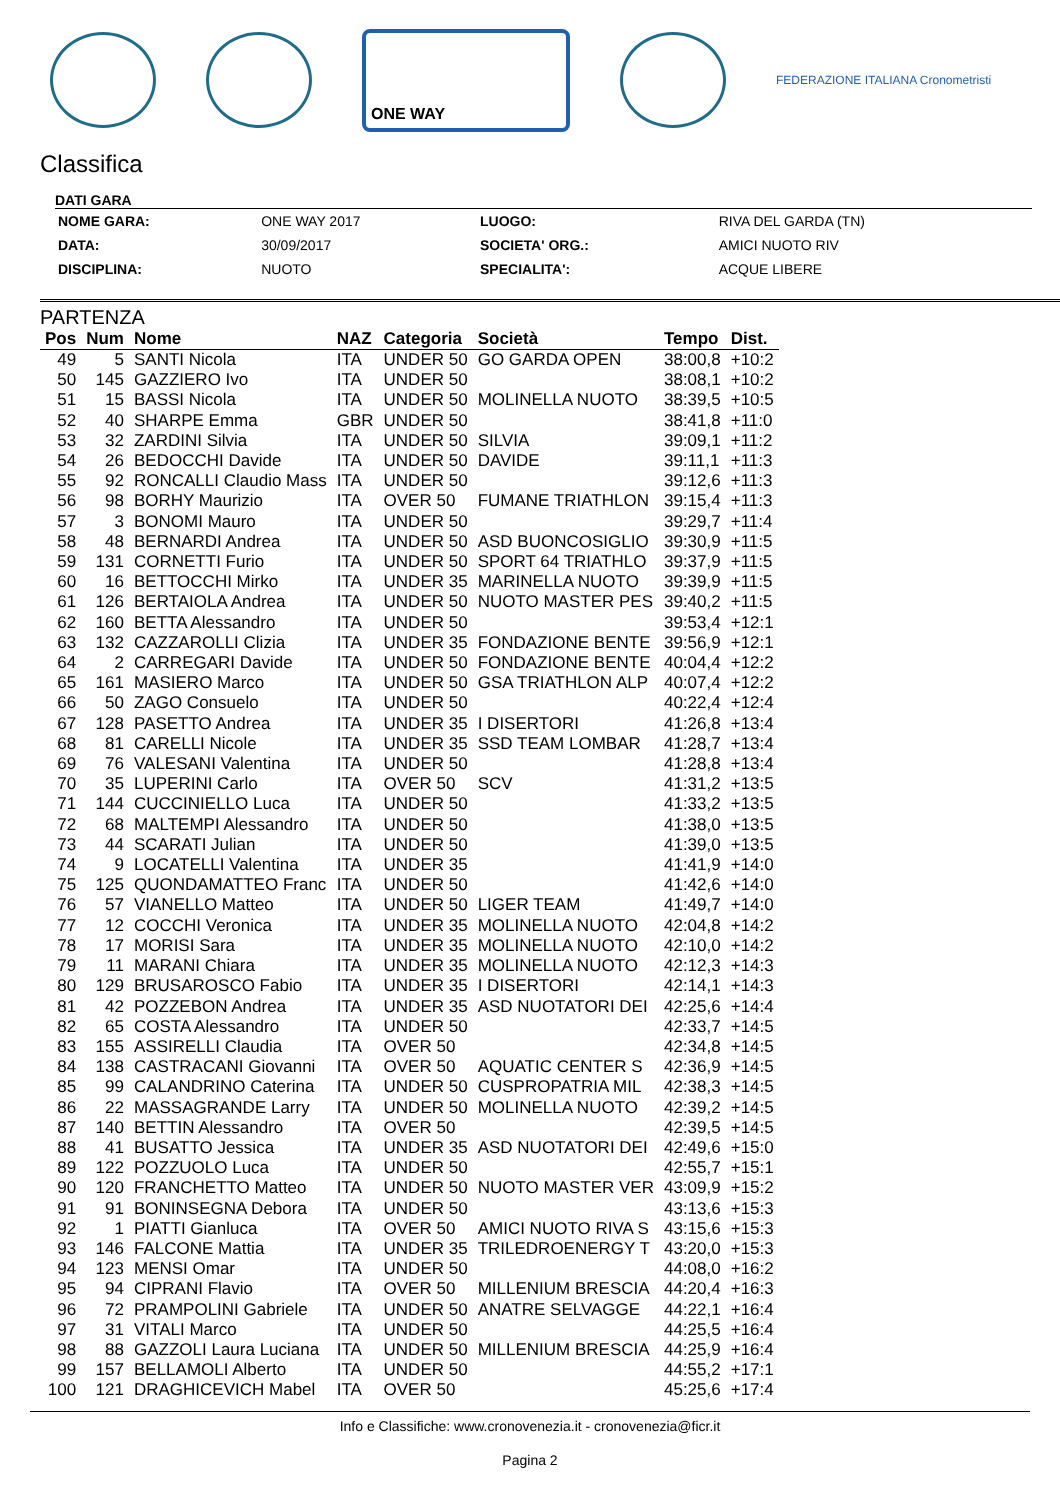ONE WAY
FEDERAZIONE ITALIANA Cronometristi
Classifica
DATI GARA
| NOME GARA: | ONE WAY 2017 | LUOGO: | RIVA DEL GARDA (TN) |
| DATA: | 30/09/2017 | SOCIETA' ORG.: | AMICI NUOTO RIV |
| DISCIPLINA: | NUOTO | SPECIALITA': | ACQUE LIBERE |
PARTENZA
| Pos | Num | Nome | NAZ | Categoria | Società | Tempo | Dist. |
| --- | --- | --- | --- | --- | --- | --- | --- |
| 49 | 5 | SANTI Nicola | ITA | UNDER 50 | GO GARDA OPEN | 38:00,8 | +10:2 |
| 50 | 145 | GAZZIERO Ivo | ITA | UNDER 50 | | 38:08,1 | +10:2 |
| 51 | 15 | BASSI Nicola | ITA | UNDER 50 | MOLINELLA NUOTO | 38:39,5 | +10:5 |
| 52 | 40 | SHARPE Emma | GBR | UNDER 50 | | 38:41,8 | +11:0 |
| 53 | 32 | ZARDINI Silvia | ITA | UNDER 50 | SILVIA | 39:09,1 | +11:2 |
| 54 | 26 | BEDOCCHI Davide | ITA | UNDER 50 | DAVIDE | 39:11,1 | +11:3 |
| 55 | 92 | RONCALLI Claudio Mass | ITA | UNDER 50 | | 39:12,6 | +11:3 |
| 56 | 98 | BORHY Maurizio | ITA | OVER 50 | FUMANE TRIATHLON | 39:15,4 | +11:3 |
| 57 | 3 | BONOMI Mauro | ITA | UNDER 50 | | 39:29,7 | +11:4 |
| 58 | 48 | BERNARDI Andrea | ITA | UNDER 50 | ASD BUONCOSIGLIO | 39:30,9 | +11:5 |
| 59 | 131 | CORNETTI Furio | ITA | UNDER 50 | SPORT 64 TRIATHLO | 39:37,9 | +11:5 |
| 60 | 16 | BETTOCCHI Mirko | ITA | UNDER 35 | MARINELLA NUOTO | 39:39,9 | +11:5 |
| 61 | 126 | BERTAIOLA Andrea | ITA | UNDER 50 | NUOTO MASTER PES | 39:40,2 | +11:5 |
| 62 | 160 | BETTA Alessandro | ITA | UNDER 50 | | 39:53,4 | +12:1 |
| 63 | 132 | CAZZAROLLI Clizia | ITA | UNDER 35 | FONDAZIONE BENTE | 39:56,9 | +12:1 |
| 64 | 2 | CARREGARI Davide | ITA | UNDER 50 | FONDAZIONE BENTE | 40:04,4 | +12:2 |
| 65 | 161 | MASIERO Marco | ITA | UNDER 50 | GSA TRIATHLON ALP | 40:07,4 | +12:2 |
| 66 | 50 | ZAGO Consuelo | ITA | UNDER 50 | | 40:22,4 | +12:4 |
| 67 | 128 | PASETTO Andrea | ITA | UNDER 35 | I DISERTORI | 41:26,8 | +13:4 |
| 68 | 81 | CARELLI Nicole | ITA | UNDER 35 | SSD TEAM LOMBAR | 41:28,7 | +13:4 |
| 69 | 76 | VALESANI Valentina | ITA | UNDER 50 | | 41:28,8 | +13:4 |
| 70 | 35 | LUPERINI Carlo | ITA | OVER 50 | SCV | 41:31,2 | +13:5 |
| 71 | 144 | CUCCINIELLO Luca | ITA | UNDER 50 | | 41:33,2 | +13:5 |
| 72 | 68 | MALTEMPI Alessandro | ITA | UNDER 50 | | 41:38,0 | +13:5 |
| 73 | 44 | SCARATI Julian | ITA | UNDER 50 | | 41:39,0 | +13:5 |
| 74 | 9 | LOCATELLI Valentina | ITA | UNDER 35 | | 41:41,9 | +14:0 |
| 75 | 125 | QUONDAMATTEO Franc | ITA | UNDER 50 | | 41:42,6 | +14:0 |
| 76 | 57 | VIANELLO Matteo | ITA | UNDER 50 | LIGER TEAM | 41:49,7 | +14:0 |
| 77 | 12 | COCCHI Veronica | ITA | UNDER 35 | MOLINELLA NUOTO | 42:04,8 | +14:2 |
| 78 | 17 | MORISI Sara | ITA | UNDER 35 | MOLINELLA NUOTO | 42:10,0 | +14:2 |
| 79 | 11 | MARANI Chiara | ITA | UNDER 35 | MOLINELLA NUOTO | 42:12,3 | +14:3 |
| 80 | 129 | BRUSAROSCO Fabio | ITA | UNDER 35 | I DISERTORI | 42:14,1 | +14:3 |
| 81 | 42 | POZZEBON Andrea | ITA | UNDER 35 | ASD NUOTATORI DEI | 42:25,6 | +14:4 |
| 82 | 65 | COSTA Alessandro | ITA | UNDER 50 | | 42:33,7 | +14:5 |
| 83 | 155 | ASSIRELLI Claudia | ITA | OVER 50 | | 42:34,8 | +14:5 |
| 84 | 138 | CASTRACANI Giovanni | ITA | OVER 50 | AQUATIC CENTER S | 42:36,9 | +14:5 |
| 85 | 99 | CALANDRINO Caterina | ITA | UNDER 50 | CUSPROPATRIA MIL | 42:38,3 | +14:5 |
| 86 | 22 | MASSAGRANDE Larry | ITA | UNDER 50 | MOLINELLA NUOTO | 42:39,2 | +14:5 |
| 87 | 140 | BETTIN Alessandro | ITA | OVER 50 | | 42:39,5 | +14:5 |
| 88 | 41 | BUSATTO Jessica | ITA | UNDER 35 | ASD NUOTATORI DEI | 42:49,6 | +15:0 |
| 89 | 122 | POZZUOLO Luca | ITA | UNDER 50 | | 42:55,7 | +15:1 |
| 90 | 120 | FRANCHETTO Matteo | ITA | UNDER 50 | NUOTO MASTER VER | 43:09,9 | +15:2 |
| 91 | 91 | BONINSEGNA Debora | ITA | UNDER 50 | | 43:13,6 | +15:3 |
| 92 | 1 | PIATTI Gianluca | ITA | OVER 50 | AMICI NUOTO RIVA S | 43:15,6 | +15:3 |
| 93 | 146 | FALCONE Mattia | ITA | UNDER 35 | TRILEDROENERGY T | 43:20,0 | +15:3 |
| 94 | 123 | MENSI Omar | ITA | UNDER 50 | | 44:08,0 | +16:2 |
| 95 | 94 | CIPRANI Flavio | ITA | OVER 50 | MILLENIUM BRESCIA | 44:20,4 | +16:3 |
| 96 | 72 | PRAMPOLINI Gabriele | ITA | UNDER 50 | ANATRE SELVAGGE | 44:22,1 | +16:4 |
| 97 | 31 | VITALI Marco | ITA | UNDER 50 | | 44:25,5 | +16:4 |
| 98 | 88 | GAZZOLI Laura Luciana | ITA | UNDER 50 | MILLENIUM BRESCIA | 44:25,9 | +16:4 |
| 99 | 157 | BELLAMOLI Alberto | ITA | UNDER 50 | | 44:55,2 | +17:1 |
| 100 | 121 | DRAGHICEVICH Mabel | ITA | OVER 50 | | 45:25,6 | +17:4 |
Info e Classifiche: www.cronovenezia.it - cronovenezia@ficr.it
Pagina 2